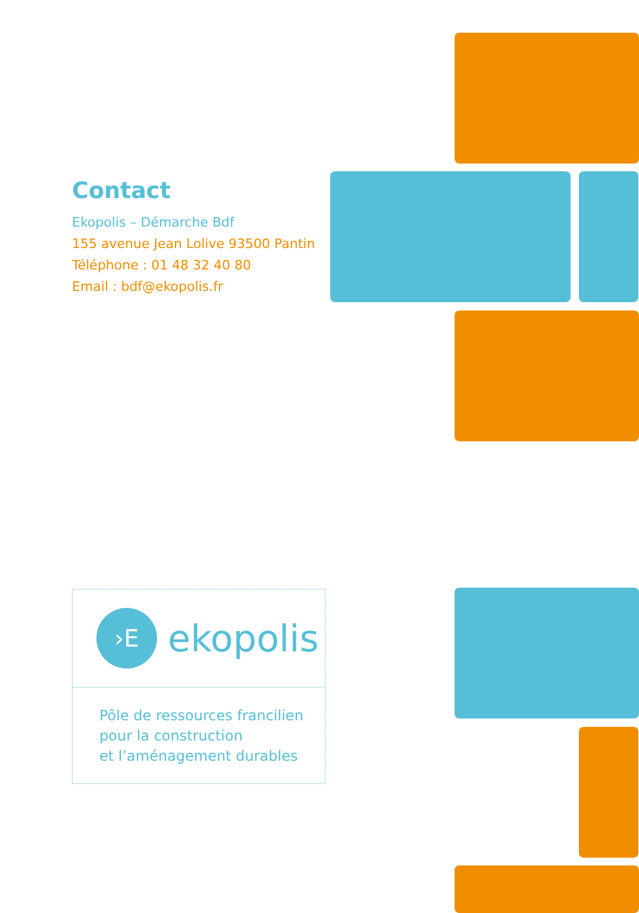Contact
Ekopolis – Démarche Bdf
155 avenue Jean Lolive 93500 Pantin
Téléphone : 01 48 32 40 80
Email : bdf@ekopolis.fr
›E
ekopolis
Pôle de ressources francilien
pour la construction
et l’aménagement durables